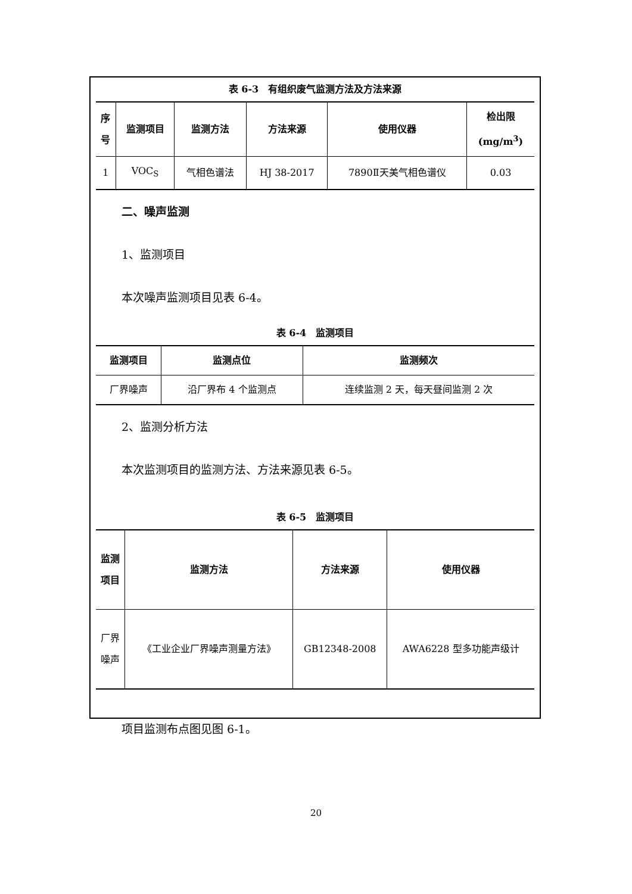表 6-3　有组织废气监测方法及方法来源
| 序 号 | 监测项目 | 监测方法 | 方法来源 | 使用仪器 | 检出限 (mg/m<sup>3</sup>) |
| --- | --- | --- | --- | --- | --- |
| 1 | VOC<sub>S</sub> | 气相色谱法 | HJ 38-2017 | 7890Ⅱ天美气相色谱仪 | 0.03 |
二、噪声监测
1、监测项目
本次噪声监测项目见表 6-4。
表 6-4　监测项目
| 监测项目 | 监测点位 | 监测频次 |
| --- | --- | --- |
| 厂界噪声 | 沿厂界布 4 个监测点 | 连续监测 2 天，每天昼间监测 2 次 |
2、监测分析方法
本次监测项目的监测方法、方法来源见表 6-5。
表 6-5　监测项目
| 监测 项目 | 监测方法 | 方法来源 | 使用仪器 |
| --- | --- | --- | --- |
| 厂界 噪声 | 《工业企业厂界噪声测量方法》 | GB12348-2008 | AWA6228 型多功能声级计 |
项目监测布点图见图 6-1。
20